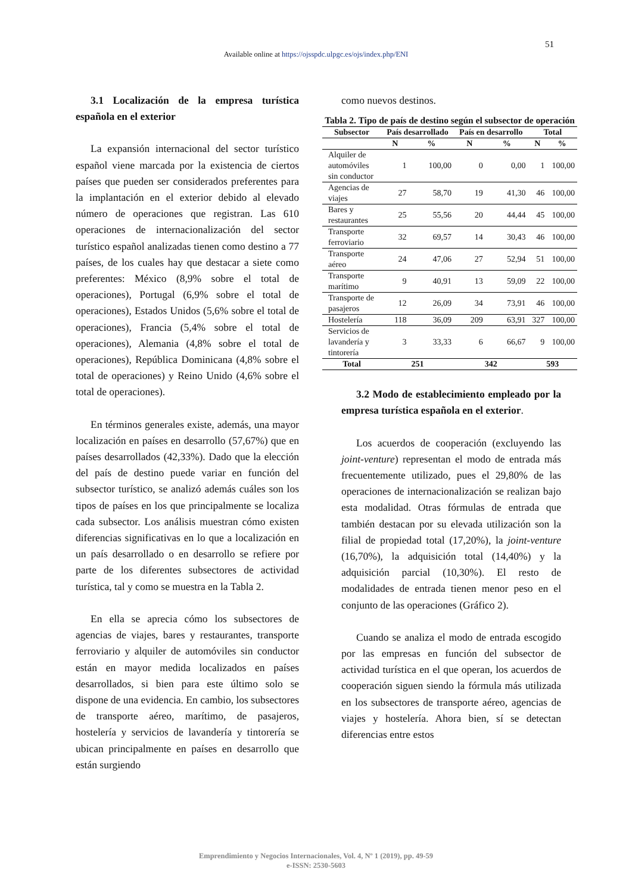51
Available online at https://ojsspdc.ulpgc.es/ojs/index.php/ENI
3.1 Localización de la empresa turística española en el exterior
La expansión internacional del sector turístico español viene marcada por la existencia de ciertos países que pueden ser considerados preferentes para la implantación en el exterior debido al elevado número de operaciones que registran. Las 610 operaciones de internacionalización del sector turístico español analizadas tienen como destino a 77 países, de los cuales hay que destacar a siete como preferentes: México (8,9% sobre el total de operaciones), Portugal (6,9% sobre el total de operaciones), Estados Unidos (5,6% sobre el total de operaciones), Francia (5,4% sobre el total de operaciones), Alemania (4,8% sobre el total de operaciones), República Dominicana (4,8% sobre el total de operaciones) y Reino Unido (4,6% sobre el total de operaciones).
En términos generales existe, además, una mayor localización en países en desarrollo (57,67%) que en países desarrollados (42,33%). Dado que la elección del país de destino puede variar en función del subsector turístico, se analizó además cuáles son los tipos de países en los que principalmente se localiza cada subsector. Los análisis muestran cómo existen diferencias significativas en lo que a localización en un país desarrollado o en desarrollo se refiere por parte de los diferentes subsectores de actividad turística, tal y como se muestra en la Tabla 2.
En ella se aprecia cómo los subsectores de agencias de viajes, bares y restaurantes, transporte ferroviario y alquiler de automóviles sin conductor están en mayor medida localizados en países desarrollados, si bien para este último solo se dispone de una evidencia. En cambio, los subsectores de transporte aéreo, marítimo, de pasajeros, hostelería y servicios de lavandería y tintorería se ubican principalmente en países en desarrollo que están surgiendo
como nuevos destinos.
Tabla 2. Tipo de país de destino según el subsector de operación
| Subsector | País desarrollado | | País en desarrollo | | Total | |
| --- | --- | --- | --- | --- | --- | --- |
| | N | % | N | % | N | % |
| Alquiler de automóviles sin conductor | 1 | 100,00 | 0 | 0,00 | 1 | 100,00 |
| Agencias de viajes | 27 | 58,70 | 19 | 41,30 | 46 | 100,00 |
| Bares y restaurantes | 25 | 55,56 | 20 | 44,44 | 45 | 100,00 |
| Transporte ferroviario | 32 | 69,57 | 14 | 30,43 | 46 | 100,00 |
| Transporte aéreo | 24 | 47,06 | 27 | 52,94 | 51 | 100,00 |
| Transporte marítimo | 9 | 40,91 | 13 | 59,09 | 22 | 100,00 |
| Transporte de pasajeros | 12 | 26,09 | 34 | 73,91 | 46 | 100,00 |
| Hostelería | 118 | 36,09 | 209 | 63,91 | 327 | 100,00 |
| Servicios de lavandería y tintorería | 3 | 33,33 | 6 | 66,67 | 9 | 100,00 |
| Total | 251 | | 342 | | 593 | |
3.2 Modo de establecimiento empleado por la empresa turística española en el exterior.
Los acuerdos de cooperación (excluyendo las joint-venture) representan el modo de entrada más frecuentemente utilizado, pues el 29,80% de las operaciones de internacionalización se realizan bajo esta modalidad. Otras fórmulas de entrada que también destacan por su elevada utilización son la filial de propiedad total (17,20%), la joint-venture (16,70%), la adquisición total (14,40%) y la adquisición parcial (10,30%). El resto de modalidades de entrada tienen menor peso en el conjunto de las operaciones (Gráfico 2).
Cuando se analiza el modo de entrada escogido por las empresas en función del subsector de actividad turística en el que operan, los acuerdos de cooperación siguen siendo la fórmula más utilizada en los subsectores de transporte aéreo, agencias de viajes y hostelería. Ahora bien, sí se detectan diferencias entre estos
Emprendimiento y Negocios Internacionales, Vol. 4, Nº 1 (2019), pp. 49-59
e-ISSN: 2530-5603